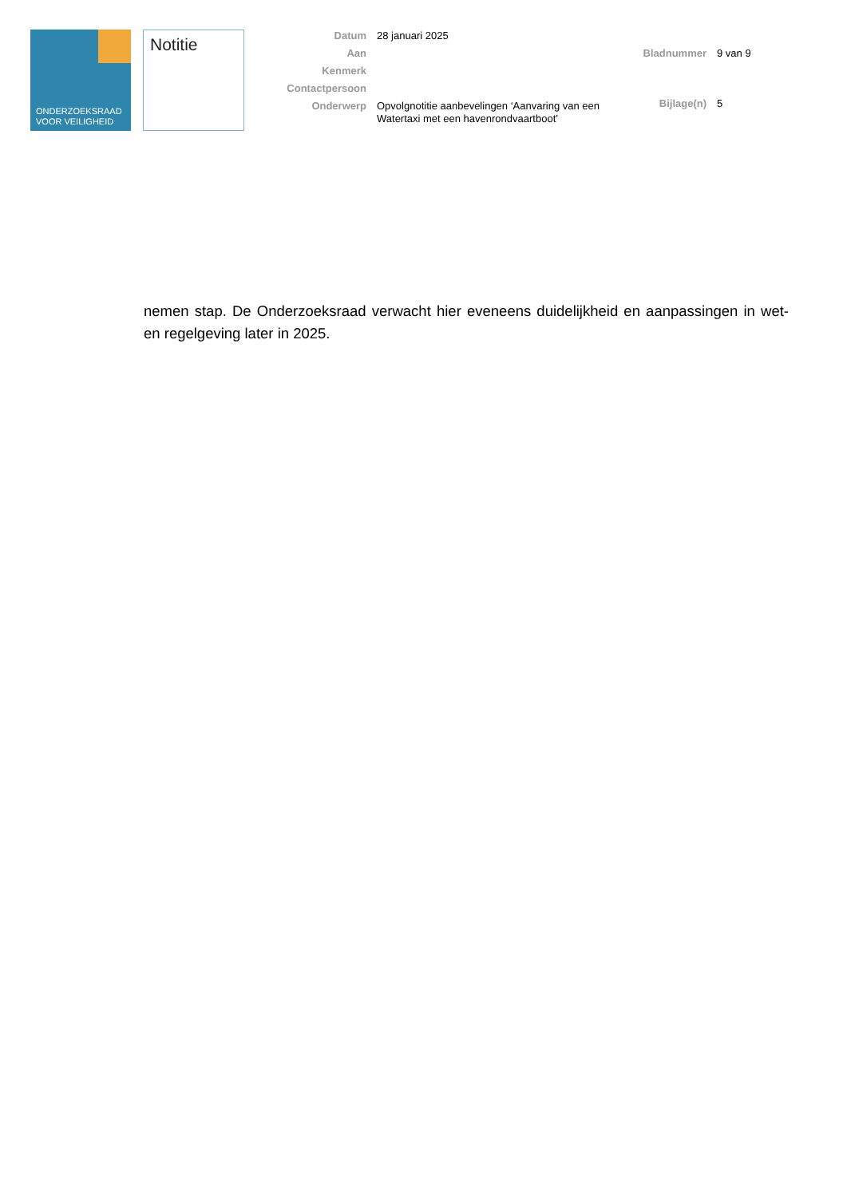ONDERZOEKSRAAD
VOOR VEILIGHEID
Notitie
| Datum | 28 januari 2025 |
| Aan | |
| Kenmerk | |
| Contactpersoon | |
| Onderwerp | Opvolgnotitie aanbevelingen ‘Aanvaring van een Watertaxi met een havenrondvaartboot’ |
| Bladnummer | 9 van 9 |
| Bijlage(n) | 5 |
nemen stap. De Onderzoeksraad verwacht hier eveneens duidelijkheid en aanpassingen in wet- en regelgeving later in 2025.